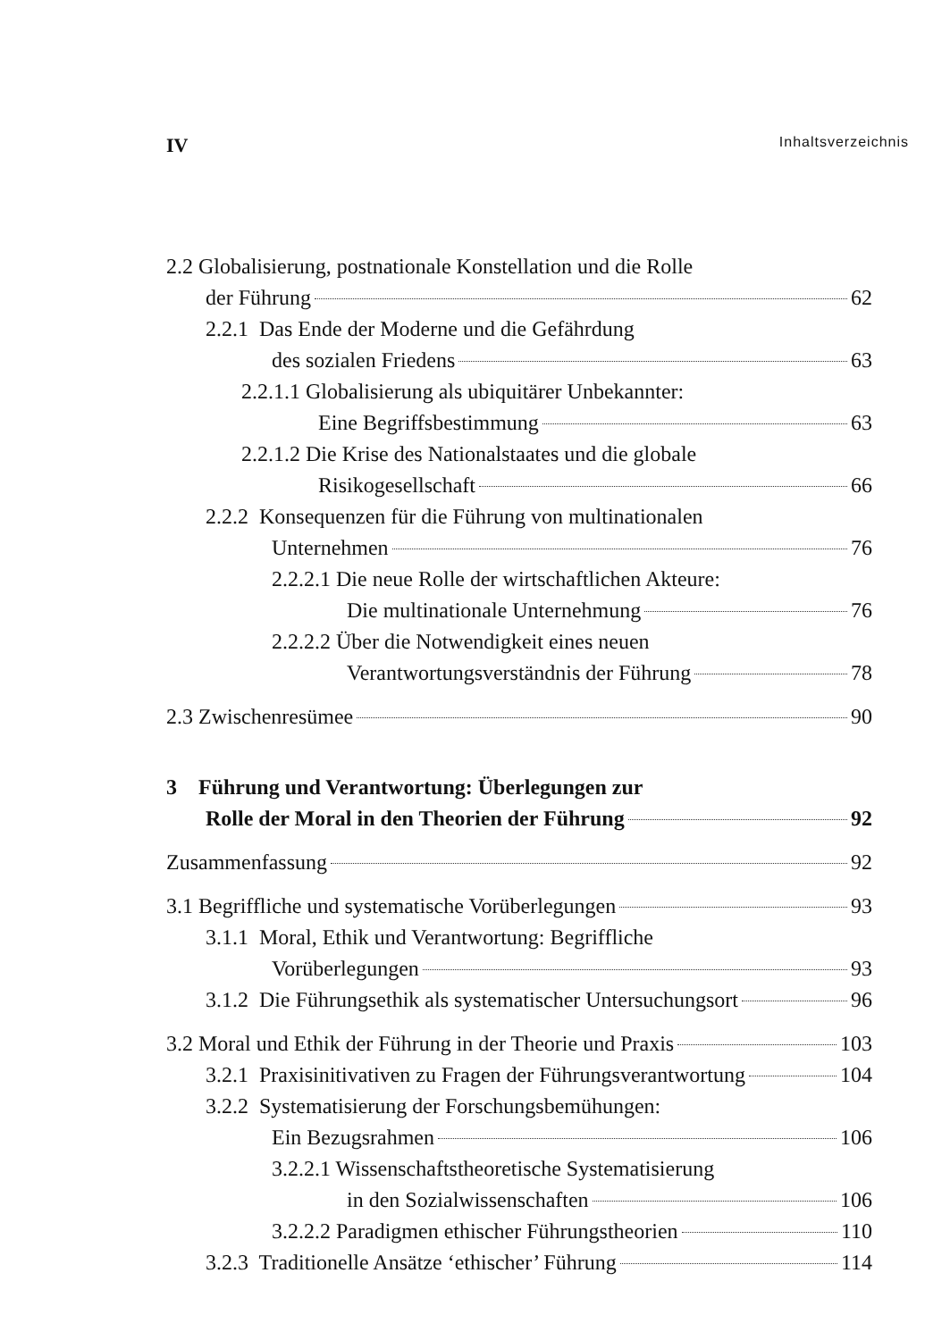IV Inhaltsverzeichnis
2.2 Globalisierung, postnationale Konstellation und die Rolle
der Führung 62
2.2.1 Das Ende der Moderne und die Gefährdung
des sozialen Friedens 63
2.2.1.1 Globalisierung als ubiquitärer Unbekannter:
Eine Begriffsbestimmung 63
2.2.1.2 Die Krise des Nationalstaates und die globale
Risikogesellschaft 66
2.2.2 Konsequenzen für die Führung von multinationalen
Unternehmen 76
2.2.2.1 Die neue Rolle der wirtschaftlichen Akteure:
Die multinationale Unternehmung 76
2.2.2.2 Über die Notwendigkeit eines neuen
Verantwortungsverständnis der Führung 78
2.3 Zwischenresümee 90
3 Führung und Verantwortung: Überlegungen zur
Rolle der Moral in den Theorien der Führung 92
Zusammenfassung 92
3.1 Begriffliche und systematische Vorüberlegungen 93
3.1.1 Moral, Ethik und Verantwortung: Begriffliche
Vorüberlegungen 93
3.1.2 Die Führungsethik als systematischer Untersuchungsort 96
3.2 Moral und Ethik der Führung in der Theorie und Praxis 103
3.2.1 Praxisinitivativen zu Fragen der Führungsverantwortung 104
3.2.2 Systematisierung der Forschungsbemühungen:
Ein Bezugsrahmen 106
3.2.2.1 Wissenschaftstheoretische Systematisierung
in den Sozialwissenschaften 106
3.2.2.2 Paradigmen ethischer Führungstheorien 110
3.2.3 Traditionelle Ansätze ‘ethischer’ Führung 114